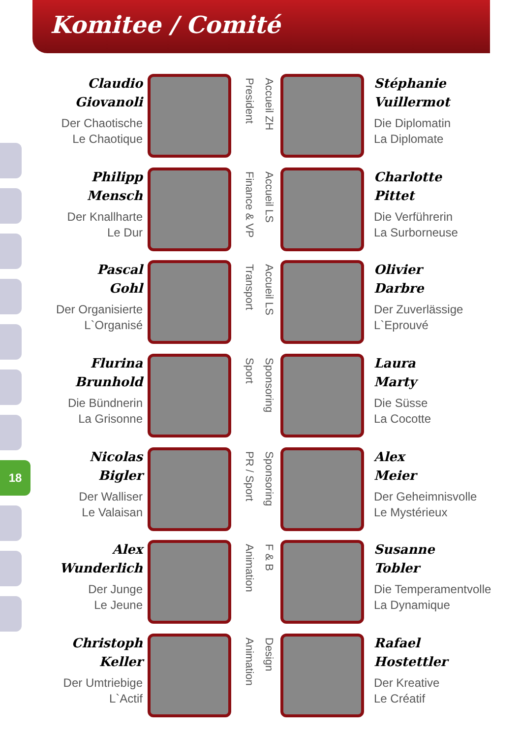Komitee / Comité
18
Claudio
Giovanoli
Der Chaotische
Le Chaotique
President
Accueil ZH
Stéphanie
Vuillermot
Die Diplomatin
La Diplomate
Philipp
Mensch
Der Knallharte
Le Dur
Finance & VP
Accueil LS
Charlotte
Pittet
Die Verführerin
La Surborneuse
Pascal
Gohl
Der Organisierte
L`Organisé
Transport
Accueil LS
Olivier
Darbre
Der Zuverlässige
L`Eprouvé
Flurina
Brunhold
Die Bündnerin
La Grisonne
Sport
Sponsoring
Laura
Marty
Die Süsse
La Cocotte
Nicolas
Bigler
Der Walliser
Le Valaisan
PR / Sport
Sponsoring
Alex
Meier
Der Geheimnisvolle
Le Mystérieux
Alex
Wunderlich
Der Junge
Le Jeune
Animation
F & B
Susanne
Tobler
Die Temperamentvolle
La Dynamique
Christoph
Keller
Der Umtriebige
L`Actif
Animation
Design
Rafael
Hostettler
Der Kreative
Le Créatif